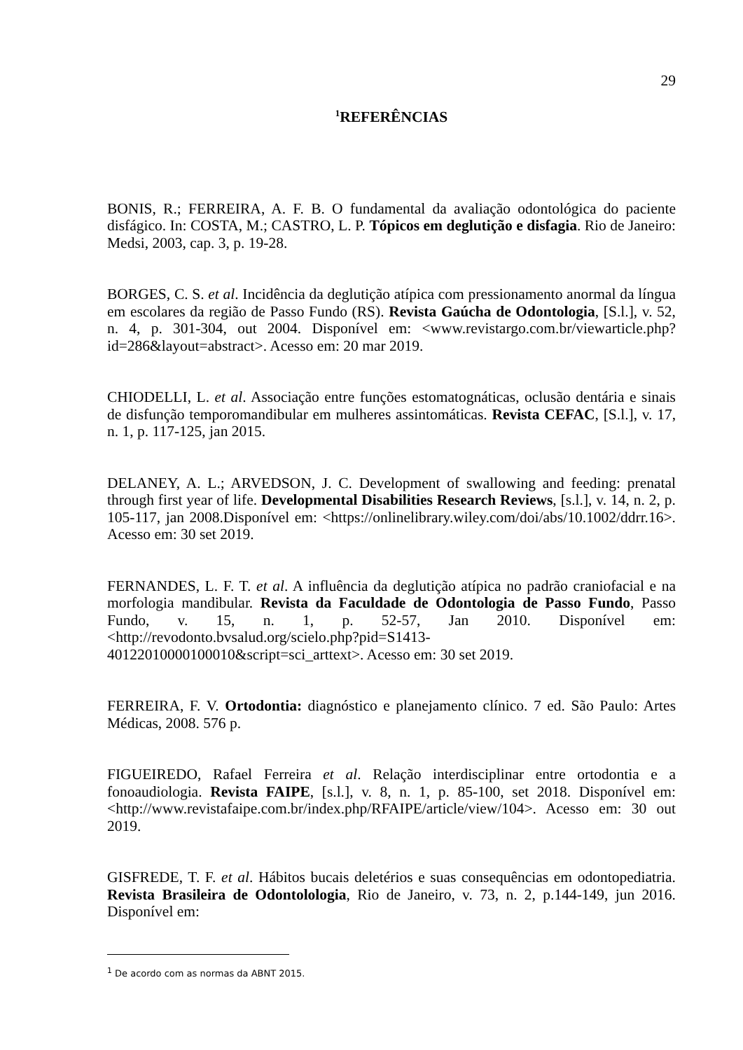29
<sup>1</sup> REFERÊNCIAS
BONIS, R.; FERREIRA, A. F. B. O fundamental da avaliação odontológica do paciente disfágico. In: COSTA, M.; CASTRO, L. P. Tópicos em deglutição e disfagia. Rio de Janeiro: Medsi, 2003, cap. 3, p. 19-28.
BORGES, C. S. et al. Incidência da deglutição atípica com pressionamento anormal da língua em escolares da região de Passo Fundo (RS). Revista Gaúcha de Odontologia, [S.l.], v. 52, n. 4, p. 301-304, out 2004. Disponível em: <www.revistargo.com.br/viewarticle.php?id=286&layout=abstract>. Acesso em: 20 mar 2019.
CHIODELLI, L. et al. Associação entre funções estomatognáticas, oclusão dentária e sinais de disfunção temporomandibular em mulheres assintomáticas. Revista CEFAC, [S.l.], v. 17, n. 1, p. 117-125, jan 2015.
DELANEY, A. L.; ARVEDSON, J. C. Development of swallowing and feeding: prenatal through first year of life. Developmental Disabilities Research Reviews, [s.l.], v. 14, n. 2, p. 105-117, jan 2008.Disponível em: <https://onlinelibrary.wiley.com/doi/abs/10.1002/ddrr.16>. Acesso em: 30 set 2019.
FERNANDES, L. F. T. et al. A influência da deglutição atípica no padrão craniofacial e na morfologia mandibular. Revista da Faculdade de Odontologia de Passo Fundo, Passo Fundo, v. 15, n. 1, p. 52-57, Jan 2010. Disponível em: <http://revodonto.bvsalud.org/scielo.php?pid=S1413-40122010000100010&script=sci_arttext>. Acesso em: 30 set 2019.
FERREIRA, F. V. Ortodontia: diagnóstico e planejamento clínico. 7 ed. São Paulo: Artes Médicas, 2008. 576 p.
FIGUEIREDO, Rafael Ferreira et al. Relação interdisciplinar entre ortodontia e a fonoaudiologia. Revista FAIPE, [s.l.], v. 8, n. 1, p. 85-100, set 2018. Disponível em: <http://www.revistafaipe.com.br/index.php/RFAIPE/article/view/104>. Acesso em: 30 out 2019.
GISFREDE, T. F. et al. Hábitos bucais deletérios e suas consequências em odontopediatria. Revista Brasileira de Odontolologia, Rio de Janeiro, v. 73, n. 2, p.144-149, jun 2016. Disponível em:
<sup>1</sup> De acordo com as normas da ABNT 2015.